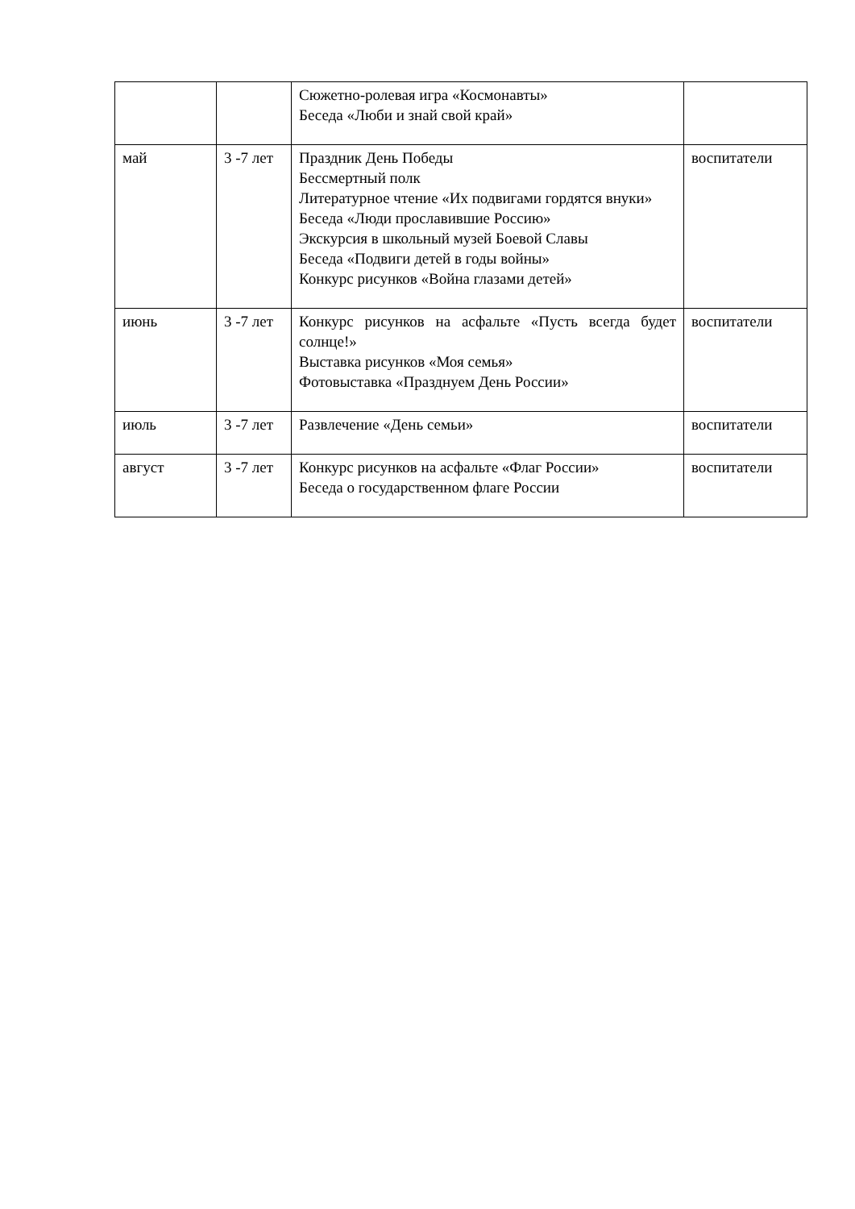| | | Сюжетно-ролевая игра «Космонавты» Беседа «Люби и знай свой край» | |
| май | 3 -7 лет | Праздник День Победы Бессмертный полк Литературное чтение «Их подвигами гордятся внуки» Беседа «Люди прославившие Россию» Экскурсия в школьный музей Боевой Славы Беседа «Подвиги детей в годы войны» Конкурс рисунков «Война глазами детей» | воспитатели |
| июнь | 3 -7 лет | Конкурс рисунков на асфальте «Пусть всегда будет солнце!» Выставка рисунков «Моя семья» Фотовыставка «Празднуем День России» | воспитатели |
| июль | 3 -7 лет | Развлечение «День семьи» | воспитатели |
| август | 3 -7 лет | Конкурс рисунков на асфальте «Флаг России» Беседа о государственном флаге России | воспитатели |